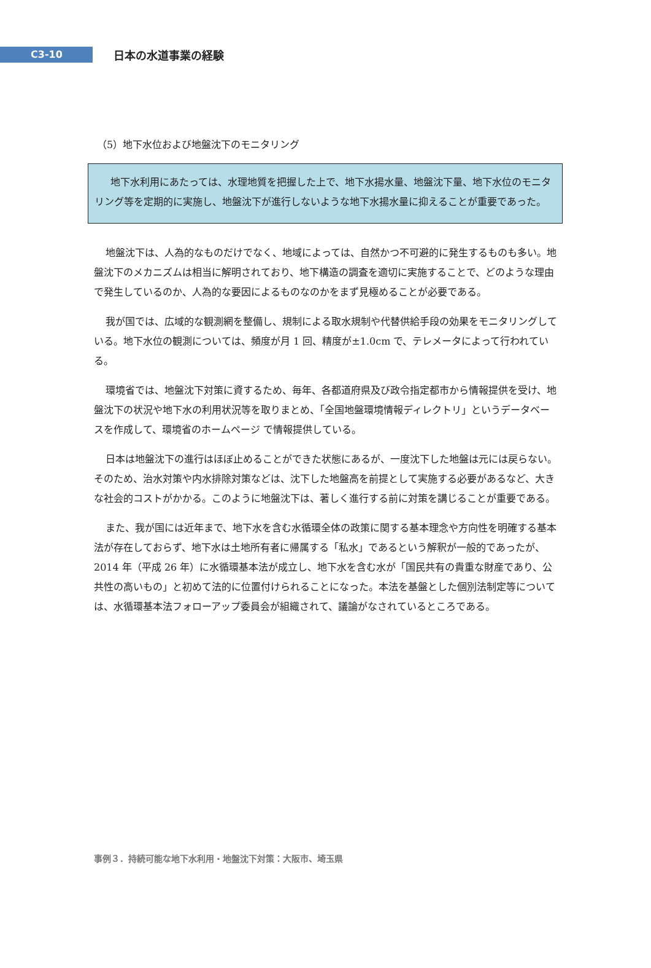C3-10
日本の水道事業の経験
（5）地下水位および地盤沈下のモニタリング
地下水利用にあたっては、水理地質を把握した上で、地下水揚水量、地盤沈下量、地下水位のモニタリング等を定期的に実施し、地盤沈下が進行しないような地下水揚水量に抑えることが重要であった。
地盤沈下は、人為的なものだけでなく、地域によっては、自然かつ不可避的に発生するものも多い。地盤沈下のメカニズムは相当に解明されており、地下構造の調査を適切に実施することで、どのような理由で発生しているのか、人為的な要因によるものなのかをまず見極めることが必要である。
我が国では、広域的な観測網を整備し、規制による取水規制や代替供給手段の効果をモニタリングしている。地下水位の観測については、頻度が月 1 回、精度が±1.0cm で、テレメータによって行われている。
環境省では、地盤沈下対策に資するため、毎年、各都道府県及び政令指定都市から情報提供を受け、地盤沈下の状況や地下水の利用状況等を取りまとめ、「全国地盤環境情報ディレクトリ」というデータベースを作成して、環境省のホームページ で情報提供している。
日本は地盤沈下の進行はほぼ止めることができた状態にあるが、一度沈下した地盤は元には戻らない。そのため、治水対策や内水排除対策などは、沈下した地盤高を前提として実施する必要があるなど、大きな社会的コストがかかる。このように地盤沈下は、著しく進行する前に対策を講じることが重要である。
また、我が国には近年まで、地下水を含む水循環全体の政策に関する基本理念や方向性を明確する基本法が存在しておらず、地下水は土地所有者に帰属する「私水」であるという解釈が一般的であったが、2014 年（平成 26 年）に水循環基本法が成立し、地下水を含む水が「国民共有の貴重な財産であり、公共性の高いもの」と初めて法的に位置付けられることになった。本法を基盤とした個別法制定等については、水循環基本法フォローアップ委員会が組織されて、議論がなされているところである。
事例３．持続可能な地下水利用・地盤沈下対策：大阪市、埼玉県